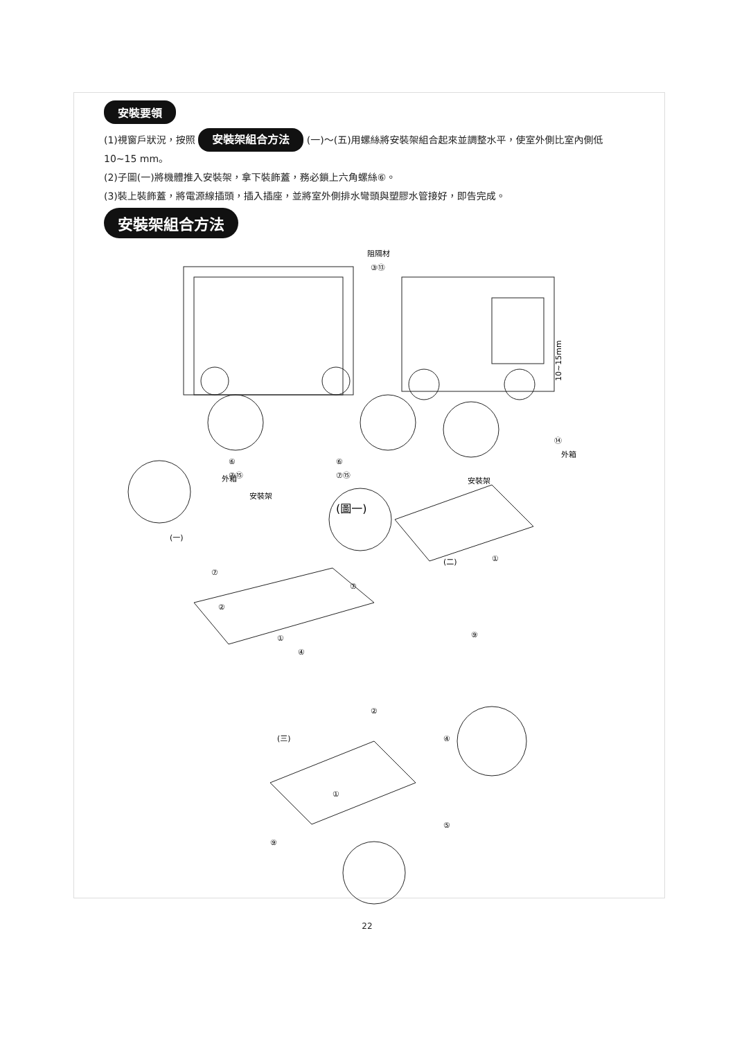安裝要領
(1)視窗戶狀況，按照 安裝架組合方法 (一)～(五)用螺絲將安裝架組合起來並調整水平，使室外側比室內側低 10~15 mm。
(2)子圖(一)將機體推入安裝架，拿下裝飾蓋，務必鎖上六角螺絲⑥。
(3)裝上裝飾蓋，將電源線插頭，插入插座，並將室外側排水彎頭與塑膠水管接好，即告完成。
安裝架組合方法
阻隔材
③⑬
10~15mm
⑥
⑦⑮
⑥
⑦⑮
⑭
外箱
外箱
安裝架
安裝架
(圖一)
(一)
(二)
(三)
②
①
④
⑦
⑦
①
⑨
②
④
①
⑤
⑨
22